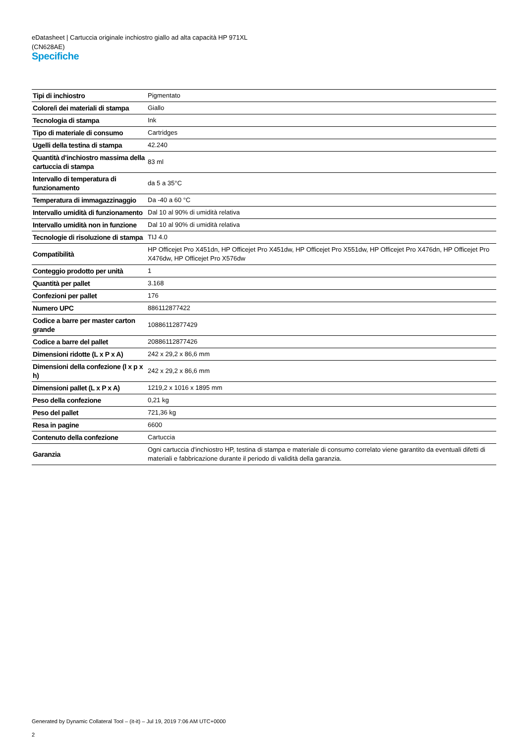eDatasheet | Cartuccia originale inchiostro giallo ad alta capacità HP 971XL
(CN628AE)
Specifiche
| Tipi di inchiostro | Pigmentato |
| Colore/i dei materiali di stampa | Giallo |
| Tecnologia di stampa | Ink |
| Tipo di materiale di consumo | Cartridges |
| Ugelli della testina di stampa | 42.240 |
| Quantità d'inchiostro massima della cartuccia di stampa | 83 ml |
| Intervallo di temperatura di funzionamento | da 5 a 35°C |
| Temperatura di immagazzinaggio | Da -40 a 60 °C |
| Intervallo umidità di funzionamento | Dal 10 al 90% di umidità relativa |
| Intervallo umidità non in funzione | Dal 10 al 90% di umidità relativa |
| Tecnologie di risoluzione di stampa | TIJ 4.0 |
| Compatibilità | HP Officejet Pro X451dn, HP Officejet Pro X451dw, HP Officejet Pro X551dw, HP Officejet Pro X476dn, HP Officejet Pro X476dw, HP Officejet Pro X576dw |
| Conteggio prodotto per unità | 1 |
| Quantità per pallet | 3.168 |
| Confezioni per pallet | 176 |
| Numero UPC | 886112877422 |
| Codice a barre per master carton grande | 10886112877429 |
| Codice a barre del pallet | 20886112877426 |
| Dimensioni ridotte (L x P x A) | 242 x 29,2 x 86,6 mm |
| Dimensioni della confezione (l x p x h) | 242 x 29,2 x 86,6 mm |
| Dimensioni pallet (L x P x A) | 1219,2 x 1016 x 1895 mm |
| Peso della confezione | 0,21 kg |
| Peso del pallet | 721,36 kg |
| Resa in pagine | 6600 |
| Contenuto della confezione | Cartuccia |
| Garanzia | Ogni cartuccia d'inchiostro HP, testina di stampa e materiale di consumo correlato viene garantito da eventuali difetti di materiali e fabbricazione durante il periodo di validità della garanzia. |
Generated by Dynamic Collateral Tool – (it-it) – Jul 19, 2019 7:06 AM UTC+0000
2